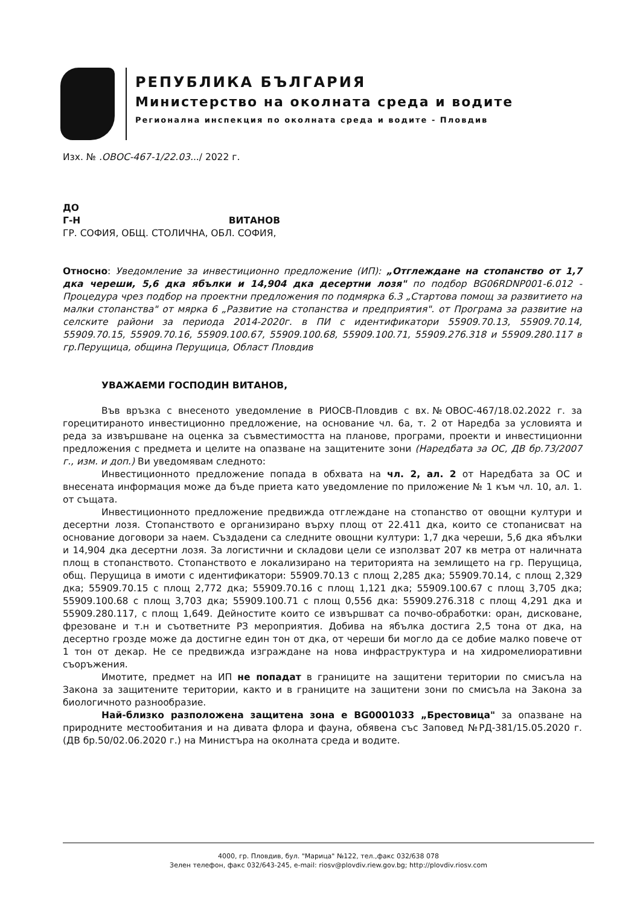РЕПУБЛИКА БЪЛГАРИЯ
Министерство на околната среда и водите
Регионална инспекция по околната среда и водите - Пловдив
Изх. № .ОВОС-467-1/22.03.../ 2022 г.
ДО
Г-Н ВИТАНОВ
ГР. СОФИЯ, ОБЩ. СТОЛИЧНА, ОБЛ. СОФИЯ,
Относно: Уведомление за инвестиционно предложение (ИП): „Отглеждане на стопанство от 1,7 дка череши, 5,6 дка ябълки и 14,904 дка десертни лозя" по подбор BG06RDNP001-6.012 - Процедура чрез подбор на проектни предложения по подмярка 6.3 „Стартова помощ за развитието на малки стопанства" от мярка 6 „Развитие на стопанства и предприятия". от Програма за развитие на селските райони за периода 2014-2020г. в ПИ с идентификатори 55909.70.13, 55909.70.14, 55909.70.15, 55909.70.16, 55909.100.67, 55909.100.68, 55909.100.71, 55909.276.318 и 55909.280.117 в гр.Перущица, община Перущица, Област Пловдив
УВАЖАЕМИ ГОСПОДИН ВИТАНОВ,
Във връзка с внесеното уведомление в РИОСВ-Пловдив с вх.№ОВОС-467/18.02.2022 г. за горецитираното инвестиционно предложение, на основание чл. 6а, т. 2 от Наредба за условията и реда за извършване на оценка за съвместимостта на планове, програми, проекти и инвестиционни предложения с предмета и целите на опазване на защитените зони (Наредбата за ОС, ДВ бр.73/2007 г., изм. и доп.) Ви уведомявам следното:
Инвестиционното предложение попада в обхвата на чл. 2, ал. 2 от Наредбата за ОС и внесената информация може да бъде приета като уведомление по приложение № 1 към чл. 10, ал. 1. от същата.
Инвестиционното предложение предвижда отглеждане на стопанство от овощни култури и десертни лозя. Стопанството е организирано върху площ от 22.411 дка, които се стопанисват на основание договори за наем. Създадени са следните овощни култури: 1,7 дка череши, 5,6 дка ябълки и 14,904 дка десертни лозя. За логистични и складови цели се използват 207 кв метра от наличната площ в стопанството. Стопанството е локализирано на територията на землището на гр. Перущица, общ. Перущица в имоти с идентификатори: 55909.70.13 с площ 2,285 дка; 55909.70.14, с площ 2,329 дка; 55909.70.15 с площ 2,772 дка; 55909.70.16 с площ 1,121 дка; 55909.100.67 с площ 3,705 дка; 55909.100.68 с площ 3,703 дка; 55909.100.71 с площ 0,556 дка: 55909.276.318 с площ 4,291 дка и 55909.280.117, с площ 1,649. Дейностите които се извършват са почво-обработки: оран, дисковане, фрезоване и т.н и съответните РЗ мероприятия. Добива на ябълка достига 2,5 тона от дка, на десертно грозде може да достигне един тон от дка, от череши би могло да се добие малко повече от 1 тон от декар. Не се предвижда изграждане на нова инфраструктура и на хидромелиоративни съоръжения.
Имотите, предмет на ИП не попадат в границите на защитени територии по смисъла на Закона за защитените територии, както и в границите на защитени зони по смисъла на Закона за биологичното разнообразие.
Най-близко разположена защитена зона е BG0001033 „Брестовица" за опазване на природните местообитания и на дивата флора и фауна, обявена със Заповед №РД-381/15.05.2020 г. (ДВ бр.50/02.06.2020 г.) на Министъра на околната среда и водите.
4000, гр. Пловдив, бул. "Марица" №122, тел.,факс 032/638 078
Зелен телефон, факс 032/643-245, e-mail: riosv@plovdiv.riew.gov.bg; http://plovdiv.riosv.com